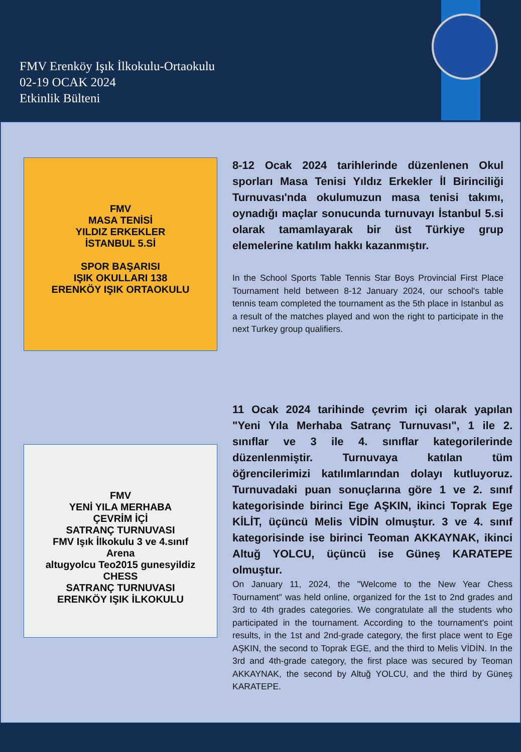FMV Erenköy Işık İlkokulu-Ortaokulu
02-19 OCAK 2024
Etkinlik Bülteni
FMV
MASA TENİSİ
YILDIZ ERKEKLER
İSTANBUL 5.Sİ
SPOR BAŞARISI
IŞIK OKULLARI 138
ERENKÖY IŞIK ORTAOKULU
8-12 Ocak 2024 tarihlerinde düzenlenen Okul sporları Masa Tenisi Yıldız Erkekler İl Birinciliği Turnuvası'nda okulumuzun masa tenisi takımı, oynadığı maçlar sonucunda turnuvayı İstanbul 5.si olarak tamamlayarak bir üst Türkiye grup elemelerine katılım hakkı kazanmıştır.
In the School Sports Table Tennis Star Boys Provincial First Place Tournament held between 8-12 January 2024, our school's table tennis team completed the tournament as the 5th place in Istanbul as a result of the matches played and won the right to participate in the next Turkey group qualifiers.
FMV
YENİ YILA MERHABA
ÇEVRİM İÇİ
SATRANÇ TURNUVASI
FMV Işık İlkokulu 3 ve 4.sınıf Arena
altugyolcu Teo2015 gunesyildiz
CHESS
SATRANÇ TURNUVASI
ERENKÖY IŞIK İLKOKULU
11 Ocak 2024 tarihinde çevrim içi olarak yapılan "Yeni Yıla Merhaba Satranç Turnuvası", 1 ile 2. sınıflar ve 3 ile 4. sınıflar kategorilerinde düzenlenmiştir. Turnuvaya katılan tüm öğrencilerimizi katılımlarından dolayı kutluyoruz. Turnuvadaki puan sonuçlarına göre 1 ve 2. sınıf kategorisinde birinci Ege AŞKIN, ikinci Toprak Ege KİLİT, üçüncü Melis VİDİN olmuştur. 3 ve 4. sınıf kategorisinde ise birinci Teoman AKKAYNAK, ikinci Altuğ YOLCU, üçüncü ise Güneş KARATEPE olmuştur.
On January 11, 2024, the "Welcome to the New Year Chess Tournament" was held online, organized for the 1st to 2nd grades and 3rd to 4th grades categories. We congratulate all the students who participated in the tournament. According to the tournament's point results, in the 1st and 2nd-grade category, the first place went to Ege AŞKIN, the second to Toprak EGE, and the third to Melis VİDİN. In the 3rd and 4th-grade category, the first place was secured by Teoman AKKAYNAK, the second by Altuğ YOLCU, and the third by Güneş KARATEPE.